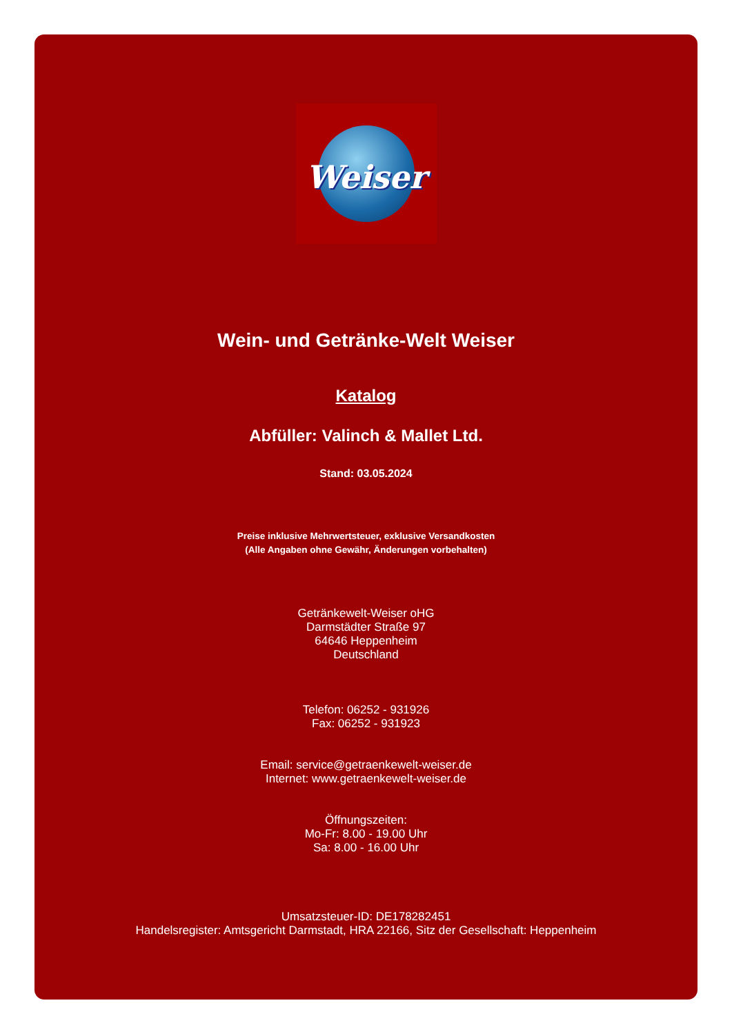Weiser
Wein- und Getränke-Welt Weiser
Katalog
Abfüller: Valinch & Mallet Ltd.
Stand: 03.05.2024
Preise inklusive Mehrwertsteuer, exklusive Versandkosten
(Alle Angaben ohne Gewähr, Änderungen vorbehalten)
Getränkewelt-Weiser oHG
Darmstädter Straße 97
64646 Heppenheim
Deutschland
Telefon: 06252 - 931926
Fax: 06252 - 931923
Email: service@getraenkewelt-weiser.de
Internet: www.getraenkewelt-weiser.de
Öffnungszeiten:
Mo-Fr: 8.00 - 19.00 Uhr
Sa: 8.00 - 16.00 Uhr
Umsatzsteuer-ID: DE178282451
Handelsregister: Amtsgericht Darmstadt, HRA 22166, Sitz der Gesellschaft: Heppenheim